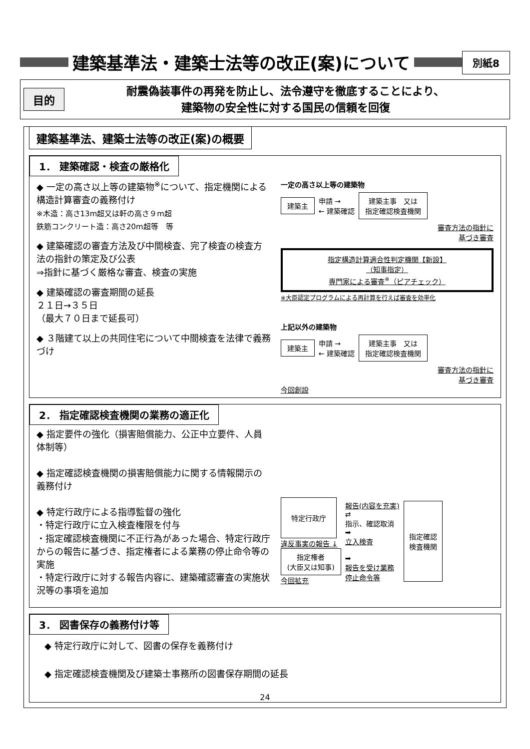建築基準法・建築士法等の改正(案)について
別紙8
目的
耐震偽装事件の再発を防止し、法令遵守を徹底することにより、
建築物の安全性に対する国民の信頼を回復
建築基準法、建築士法等の改正(案)の概要
1． 建築確認・検査の厳格化
◆ 一定の高さ以上等の建築物<sup>※</sup>について、指定機関による構造計算審査の義務付け
※木造：高さ13m超又は軒の高さ９m超
鉄筋コンクリート造：高さ20m超等　等
◆ 建築確認の審査方法及び中間検査、完了検査の検査方法の指針の策定及び公表
⇒指針に基づく厳格な審査、検査の実施
◆ 建築確認の審査期間の延長
２１日→３５日
（最大７０日まで延長可）
◆ ３階建て以上の共同住宅について中間検査を法律で義務づけ
一定の高さ以上等の建築物
建築主 申請 →
← 建築確認 建築主事　又は
指定確認検査機関
審査方法の指針に
基づき審査
指定構造計算適合性判定機関【新設】
（知事指定）
専門家による審査<sup>※</sup>（ピアチェック）
※大臣認定プログラムによる再計算を行えば審査を効率化
上記以外の建築物
建築主 申請 →
← 建築確認 建築主事　又は
指定確認検査機関
審査方法の指針に
基づき審査
今回創設
2． 指定確認検査機関の業務の適正化
◆ 指定要件の強化（損害賠償能力、公正中立要件、人員体制等）
◆ 指定確認検査機関の損害賠償能力に関する情報開示の義務付け
◆ 特定行政庁による指導監督の強化
・特定行政庁に立入検査権限を付与
・指定確認検査機関に不正行為があった場合、特定行政庁からの報告に基づき、指定権者による業務の停止命令等の実施
・特定行政庁に対する報告内容に、建築確認審査の実施状況等の事項を追加
特定行政庁
違反事実の報告 ↓
指定権者
(大臣又は知事)
今回拡充
報告(内容を充実)
⇄
指示、確認取消
➡
立入検査
➡
報告を受け業務
停止命令等
指定確認
検査機関
3． 図書保存の義務付け等
◆ 特定行政庁に対して、図書の保存を義務付け
◆ 指定確認検査機関及び建築士事務所の図書保存期間の延長
24